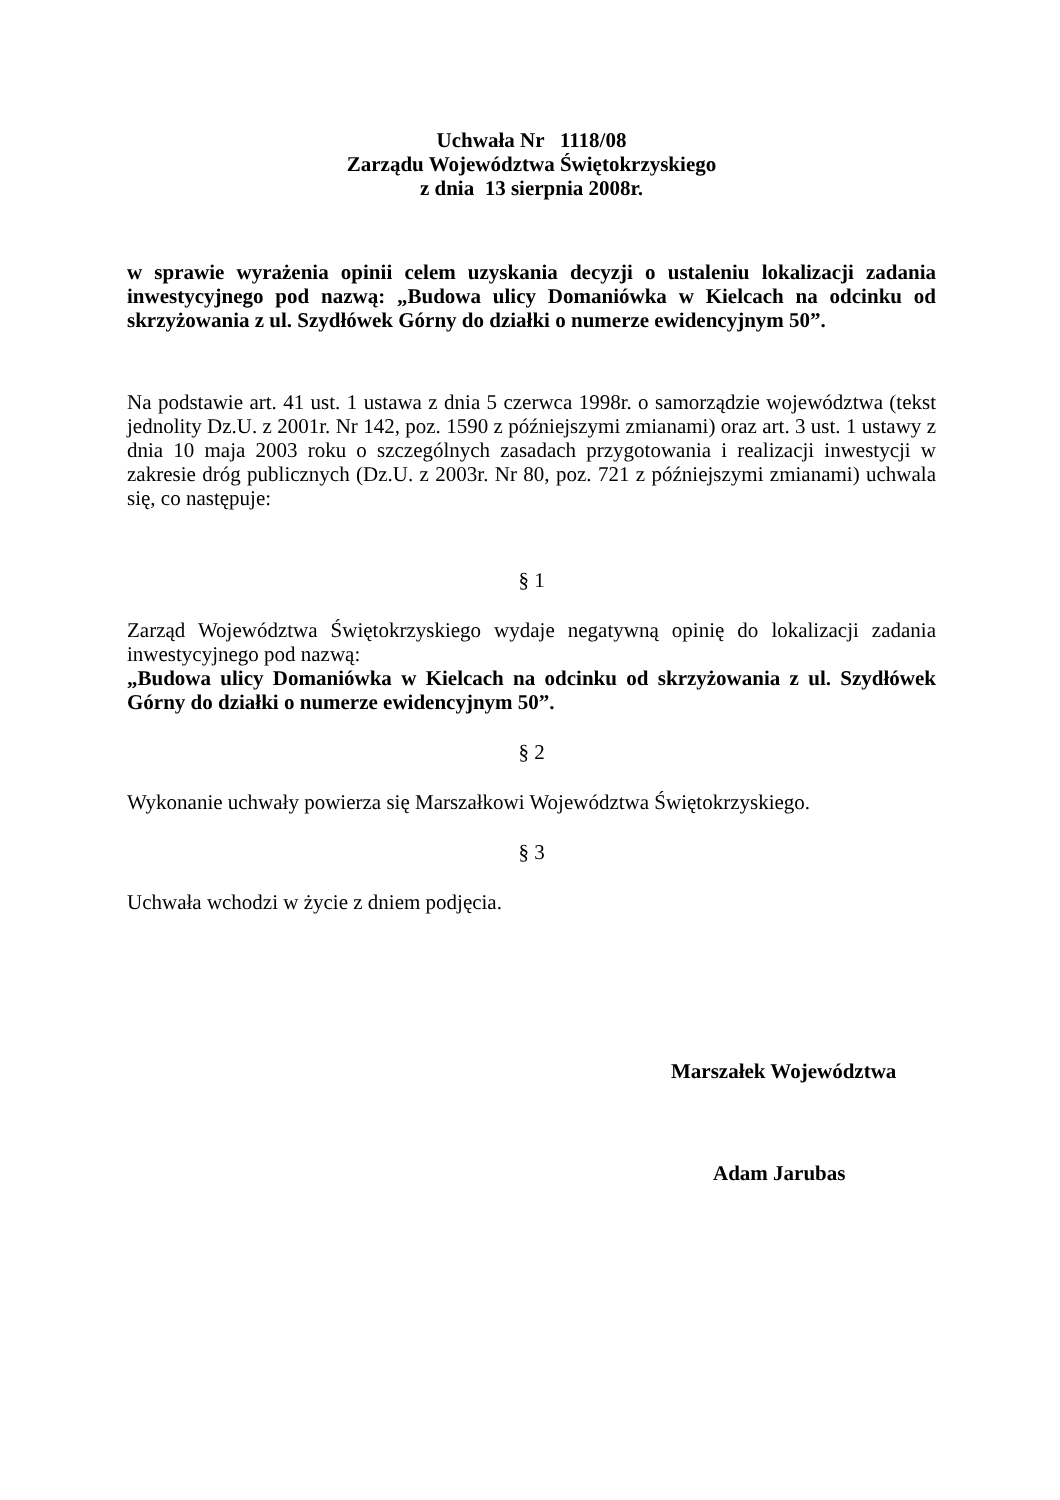Uchwała Nr 1118/08
Zarządu Województwa Świętokrzyskiego
z dnia 13 sierpnia 2008r.
w sprawie wyrażenia opinii celem uzyskania decyzji o ustaleniu lokalizacji zadania inwestycyjnego pod nazwą: „Budowa ulicy Domaniówka w Kielcach na odcinku od skrzyżowania z ul. Szydłówek Górny do działki o numerze ewidencyjnym 50”.
Na podstawie art. 41 ust. 1 ustawa z dnia 5 czerwca 1998r. o samorządzie województwa (tekst jednolity Dz.U. z 2001r. Nr 142, poz. 1590 z późniejszymi zmianami) oraz art. 3 ust. 1 ustawy z dnia 10 maja 2003 roku o szczególnych zasadach przygotowania i realizacji inwestycji w zakresie dróg publicznych (Dz.U. z 2003r. Nr 80, poz. 721 z późniejszymi zmianami) uchwala się, co następuje:
§ 1
Zarząd Województwa Świętokrzyskiego wydaje negatywną opinię do lokalizacji zadania inwestycyjnego pod nazwą:
„Budowa ulicy Domaniówka w Kielcach na odcinku od skrzyżowania z ul. Szydłówek Górny do działki o numerze ewidencyjnym 50”.
§ 2
Wykonanie uchwały powierza się Marszałkowi Województwa Świętokrzyskiego.
§ 3
Uchwała wchodzi w życie z dniem podjęcia.
Marszałek Województwa
Adam Jarubas